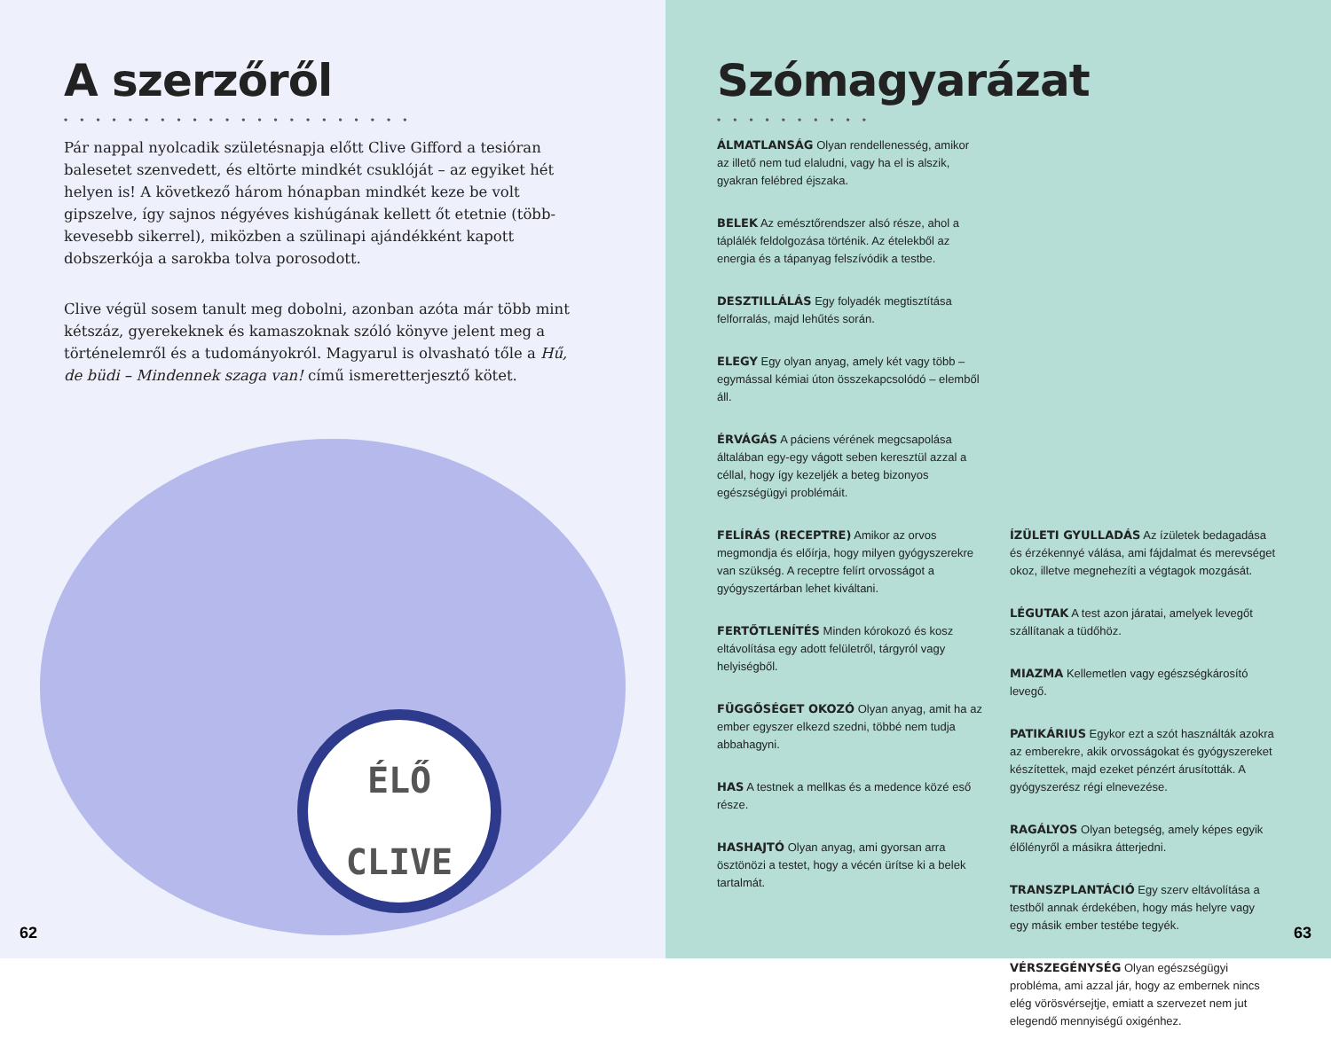A szerzőről
••••••••••••••••••••••
Pár nappal nyolcadik születésnapja előtt Clive Gifford a tesióran balesetet szenvedett, és eltörte mindkét csuklóját – az egyiket hét helyen is! A következő három hónapban mindkét keze be volt gipszelve, így sajnos négyéves kishúgának kellett őt etetnie (több-kevesebb sikerrel), miközben a szülinapi ajándékként kapott dobszerkója a sarokba tolva porosodott.
Clive végül sosem tanult meg dobolni, azonban azóta már több mint kétszáz, gyerekeknek és kamaszoknak szóló könyve jelent meg a történelemről és a tudományokról. Magyarul is olvasható tőle a Hű, de büdi – Mindennek szaga van! című ismeretterjesztő kötet.
ÉLŐ
CLIVE
62
Szómagyarázat
••••••••••
ÁLMATLANSÁG Olyan rendellenesség, amikor az illető nem tud elaludni, vagy ha el is alszik, gyakran felébred éjszaka.
BELEK Az emésztőrendszer alsó része, ahol a táplálék feldolgozása történik. Az ételekből az energia és a tápanyag felszívódik a testbe.
DESZTILLÁLÁS Egy folyadék megtisztítása felforralás, majd lehűtés során.
ELEGY Egy olyan anyag, amely két vagy több – egymással kémiai úton összekapcsolódó – elemből áll.
ÉRVÁGÁS A páciens vérének megcsapolása általában egy-egy vágott seben keresztül azzal a céllal, hogy így kezeljék a beteg bizonyos egészségügyi problémáit.
FELÍRÁS (RECEPTRE) Amikor az orvos megmondja és előírja, hogy milyen gyógyszerekre van szükség. A receptre felírt orvosságot a gyógyszertárban lehet kiváltani.
FERTŐTLENÍTÉS Minden kórokozó és kosz eltávolítása egy adott felületről, tárgyról vagy helyiségből.
FÜGGŐSÉGET OKOZÓ Olyan anyag, amit ha az ember egyszer elkezd szedni, többé nem tudja abbahagyni.
HAS A testnek a mellkas és a medence közé eső része.
HASHAJTÓ Olyan anyag, ami gyorsan arra ösztönözi a testet, hogy a vécén ürítse ki a belek tartalmát.
ÍZÜLETI GYULLADÁS Az ízületek bedagadása és érzékennyé válása, ami fájdalmat és merevséget okoz, illetve megnehezíti a végtagok mozgását.
LÉGUTAK A test azon járatai, amelyek levegőt szállítanak a tüdőhöz.
MIAZMA Kellemetlen vagy egészségkárosító levegő.
PATIKÁRIUS Egykor ezt a szót használták azokra az emberekre, akik orvosságokat és gyógyszereket készítettek, majd ezeket pénzért árusították. A gyógyszerész régi elnevezése.
RAGÁLYOS Olyan betegség, amely képes egyik élőlényről a másikra átterjedni.
TRANSZPLANTÁCIÓ Egy szerv eltávolítása a testből annak érdekében, hogy más helyre vagy egy másik ember testébe tegyék.
VÉRSZEGÉNYSÉG Olyan egészségügyi probléma, ami azzal jár, hogy az embernek nincs elég vörösvérsejtje, emiatt a szervezet nem jut elegendő mennyiségű oxigénhez.
63